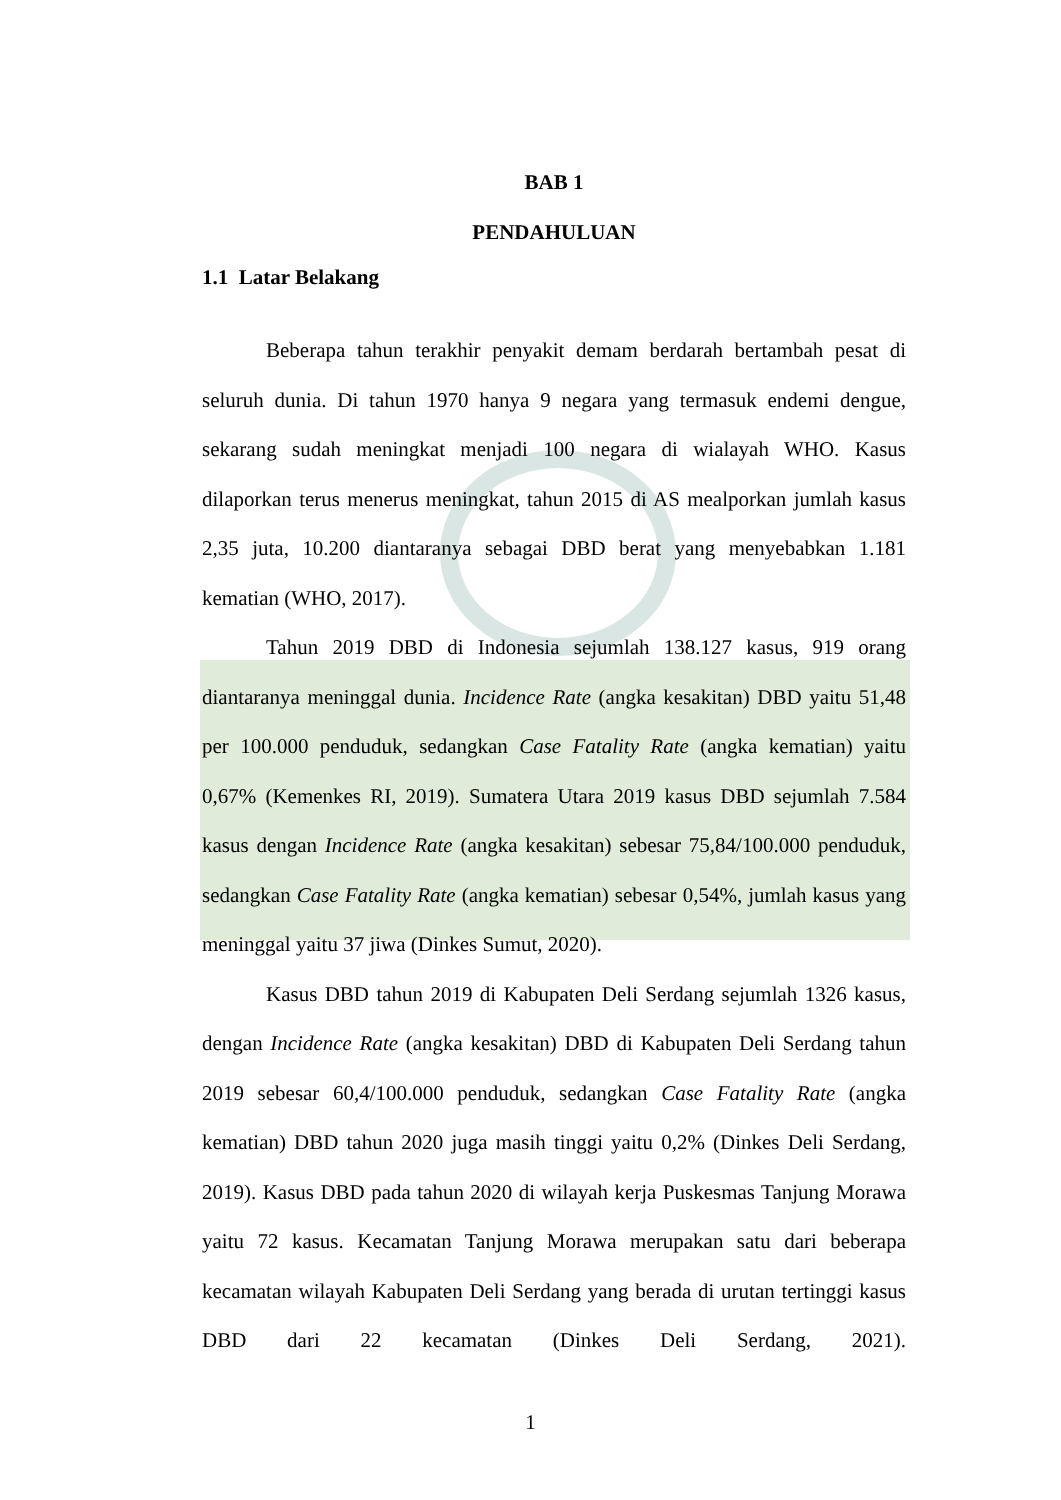BAB 1
PENDAHULUAN
1.1 Latar Belakang
Beberapa tahun terakhir penyakit demam berdarah bertambah pesat di seluruh dunia. Di tahun 1970 hanya 9 negara yang termasuk endemi dengue, sekarang sudah meningkat menjadi 100 negara di wialayah WHO. Kasus dilaporkan terus menerus meningkat, tahun 2015 di AS mealporkan jumlah kasus 2,35 juta, 10.200 diantaranya sebagai DBD berat yang menyebabkan 1.181 kematian (WHO, 2017).
Tahun 2019 DBD di Indonesia sejumlah 138.127 kasus, 919 orang diantaranya meninggal dunia. Incidence Rate (angka kesakitan) DBD yaitu 51,48 per 100.000 penduduk, sedangkan Case Fatality Rate (angka kematian) yaitu 0,67% (Kemenkes RI, 2019). Sumatera Utara 2019 kasus DBD sejumlah 7.584 kasus dengan Incidence Rate (angka kesakitan) sebesar 75,84/100.000 penduduk, sedangkan Case Fatality Rate (angka kematian) sebesar 0,54%, jumlah kasus yang meninggal yaitu 37 jiwa (Dinkes Sumut, 2020).
Kasus DBD tahun 2019 di Kabupaten Deli Serdang sejumlah 1326 kasus, dengan Incidence Rate (angka kesakitan) DBD di Kabupaten Deli Serdang tahun 2019 sebesar 60,4/100.000 penduduk, sedangkan Case Fatality Rate (angka kematian) DBD tahun 2020 juga masih tinggi yaitu 0,2% (Dinkes Deli Serdang, 2019). Kasus DBD pada tahun 2020 di wilayah kerja Puskesmas Tanjung Morawa yaitu 72 kasus. Kecamatan Tanjung Morawa merupakan satu dari beberapa kecamatan wilayah Kabupaten Deli Serdang yang berada di urutan tertinggi kasus DBD dari 22 kecamatan (Dinkes Deli Serdang, 2021).
1